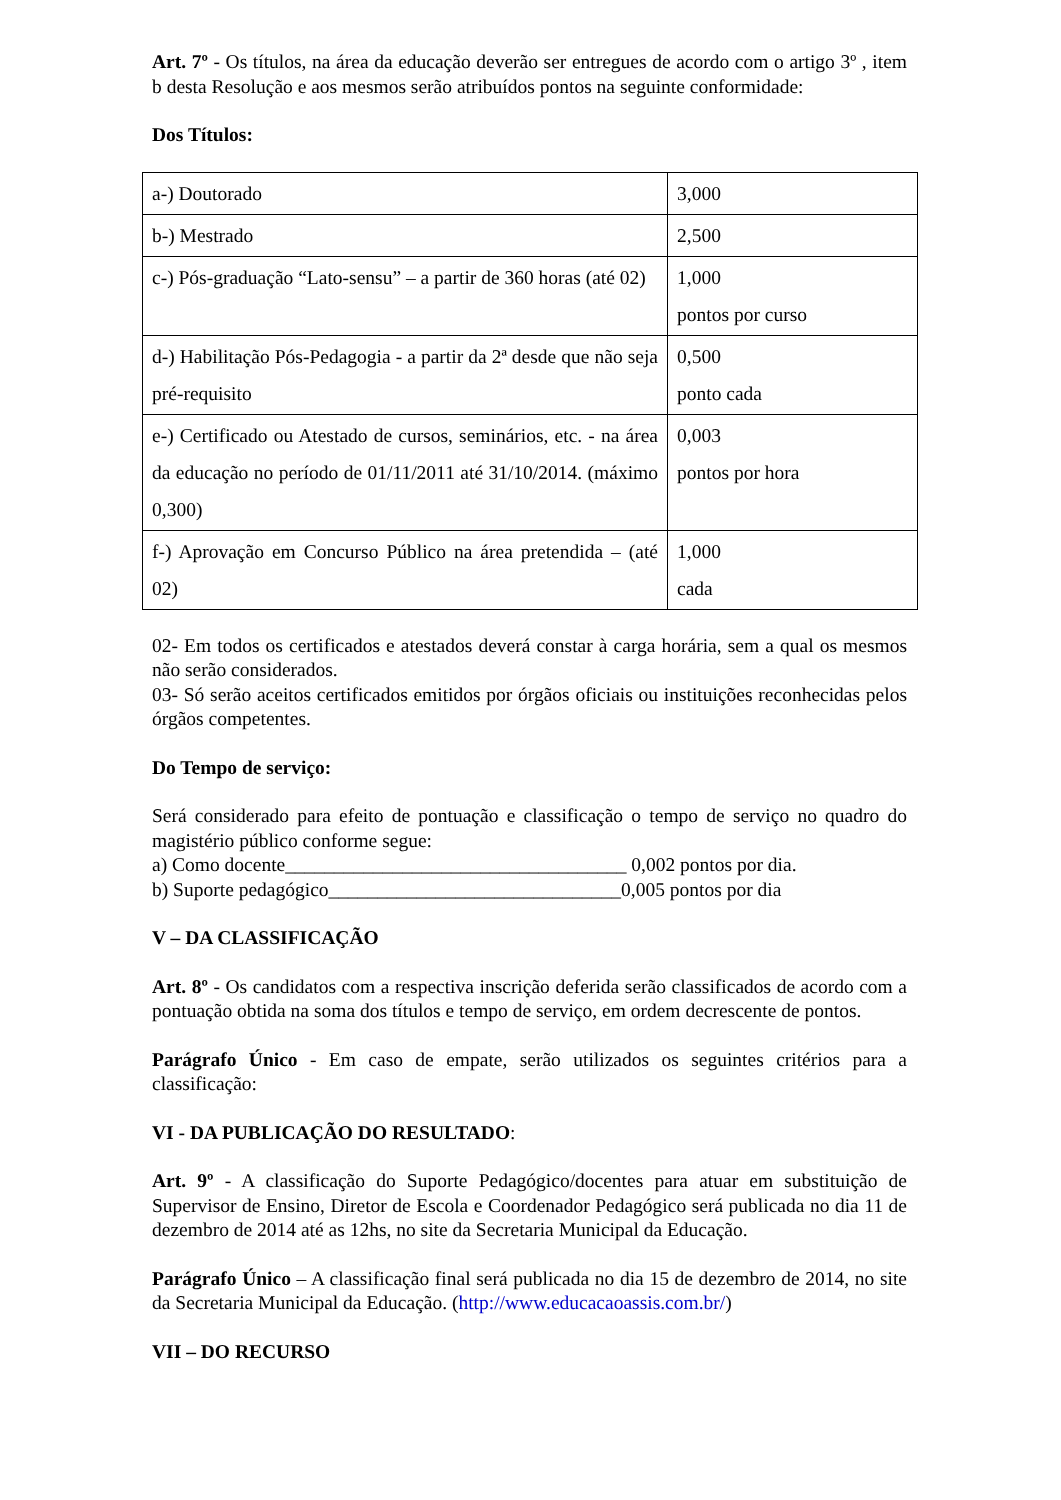Art. 7º - Os títulos, na área da educação deverão ser entregues de acordo com o artigo 3º , item b desta Resolução e aos mesmos serão atribuídos pontos na seguinte conformidade:
Dos Títulos:
| a-) Doutorado | 3,000 |
| b-) Mestrado | 2,500 |
| c-) Pós-graduação “Lato-sensu” – a partir de 360 horas (até 02) | 1,000 pontos por curso |
| d-) Habilitação Pós-Pedagogia - a partir da 2ª desde que não seja pré-requisito | 0,500 ponto cada |
| e-) Certificado ou Atestado de cursos, seminários, etc. - na área da educação no período de 01/11/2011 até 31/10/2014. (máximo 0,300) | 0,003 pontos por hora |
| f-) Aprovação em Concurso Público na área pretendida – (até 02) | 1,000 cada |
02- Em todos os certificados e atestados deverá constar à carga horária, sem a qual os mesmos não serão considerados.
03- Só serão aceitos certificados emitidos por órgãos oficiais ou instituições reconhecidas pelos órgãos competentes.
Do Tempo de serviço:
Será considerado para efeito de pontuação e classificação o tempo de serviço no quadro do magistério público conforme segue:
a) Como docente___________________________________ 0,002 pontos por dia.
b) Suporte pedagógico______________________________0,005 pontos por dia
V – DA CLASSIFICAÇÃO
Art. 8º - Os candidatos com a respectiva inscrição deferida serão classificados de acordo com a pontuação obtida na soma dos títulos e tempo de serviço, em ordem decrescente de pontos.
Parágrafo Único - Em caso de empate, serão utilizados os seguintes critérios para a classificação:
VI - DA PUBLICAÇÃO DO RESULTADO:
Art. 9º - A classificação do Suporte Pedagógico/docentes para atuar em substituição de Supervisor de Ensino, Diretor de Escola e Coordenador Pedagógico será publicada no dia 11 de dezembro de 2014 até as 12hs, no site da Secretaria Municipal da Educação.
Parágrafo Único – A classificação final será publicada no dia 15 de dezembro de 2014, no site da Secretaria Municipal da Educação. (http://www.educacaoassis.com.br/)
VII – DO RECURSO